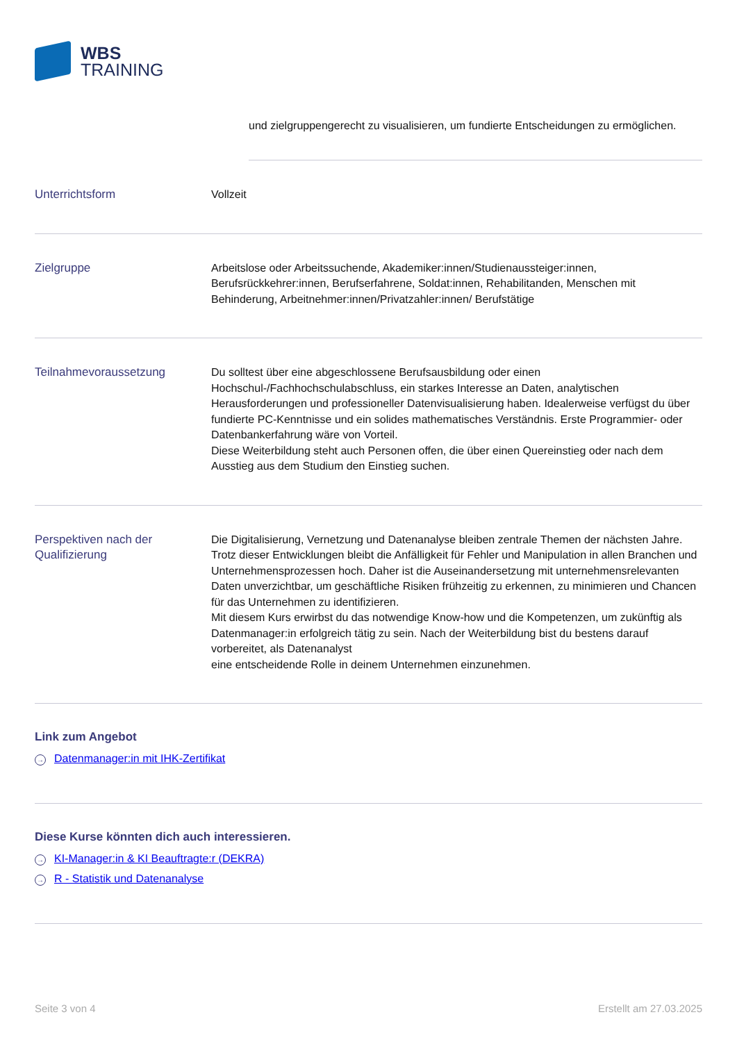WBS
TRAINING
und zielgruppengerecht zu visualisieren, um fundierte Entscheidungen zu ermöglichen.
Unterrichtsform
Vollzeit
Zielgruppe
Arbeitslose oder Arbeitssuchende, Akademiker:innen/Studienaussteiger:innen, Berufsrückkehrer:innen, Berufserfahrene, Soldat:innen, Rehabilitanden, Menschen mit Behinderung, Arbeitnehmer:innen/Privatzahler:innen/ Berufstätige
Teilnahmevoraussetzung
Du solltest über eine abgeschlossene Berufsausbildung oder einen Hochschul-/Fachhochschulabschluss, ein starkes Interesse an Daten, analytischen Herausforderungen und professioneller Datenvisualisierung haben. Idealerweise verfügst du über fundierte PC-Kenntnisse und ein solides mathematisches Verständnis. Erste Programmier- oder Datenbankerfahrung wäre von Vorteil.
Diese Weiterbildung steht auch Personen offen, die über einen Quereinstieg oder nach dem Ausstieg aus dem Studium den Einstieg suchen.
Perspektiven nach der Qualifizierung
Die Digitalisierung, Vernetzung und Datenanalyse bleiben zentrale Themen der nächsten Jahre. Trotz dieser Entwicklungen bleibt die Anfälligkeit für Fehler und Manipulation in allen Branchen und Unternehmensprozessen hoch. Daher ist die Auseinandersetzung mit unternehmensrelevanten Daten unverzichtbar, um geschäftliche Risiken frühzeitig zu erkennen, zu minimieren und Chancen für das Unternehmen zu identifizieren.
Mit diesem Kurs erwirbst du das notwendige Know-how und die Kompetenzen, um zukünftig als Datenmanager:in erfolgreich tätig zu sein. Nach der Weiterbildung bist du bestens darauf vorbereitet, als Datenanalyst
eine entscheidende Rolle in deinem Unternehmen einzunehmen.
Link zum Angebot
→ Datenmanager:in mit IHK-Zertifikat
Diese Kurse könnten dich auch interessieren.
→ KI-Manager:in & KI Beauftragte:r (DEKRA)
→ R - Statistik und Datenanalyse
Seite 3 von 4 Erstellt am 27.03.2025